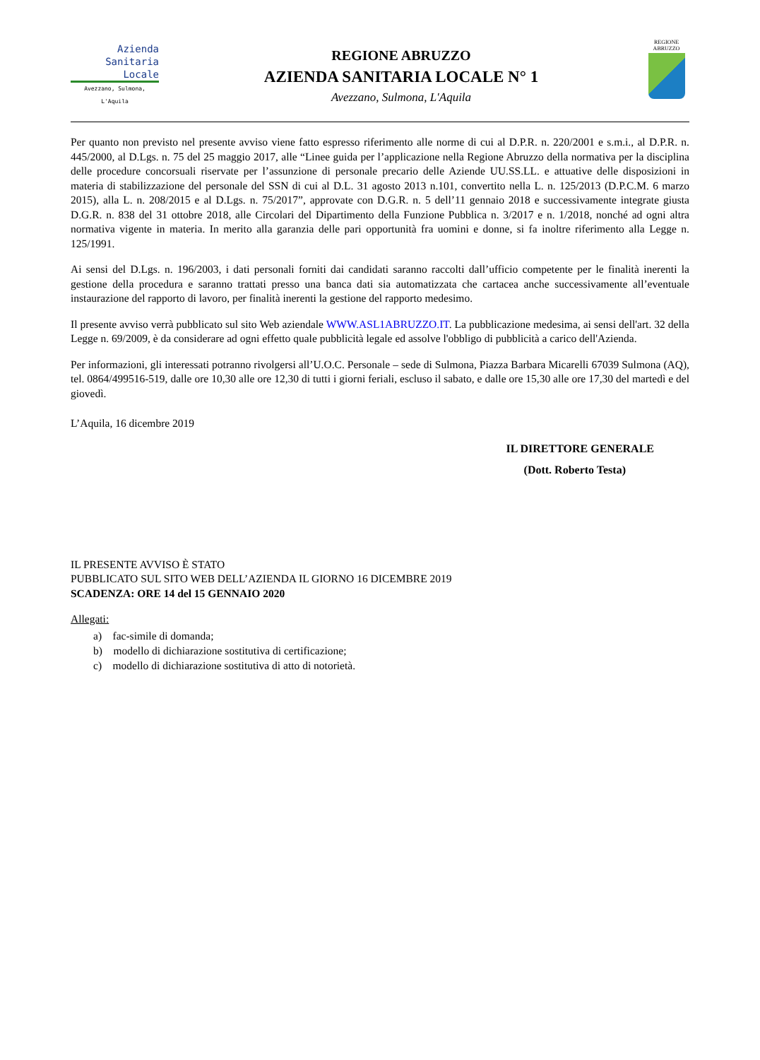Azienda
Sanitaria
Locale
Avezzano, Sulmona, L'Aquila
REGIONE ABRUZZO
AZIENDA SANITARIA LOCALE N° 1
Avezzano, Sulmona, L'Aquila
REGIONE
ABRUZZO
Per quanto non previsto nel presente avviso viene fatto espresso riferimento alle norme di cui al D.P.R. n. 220/2001 e s.m.i., al D.P.R. n. 445/2000, al D.Lgs. n. 75 del 25 maggio 2017, alle “Linee guida per l’applicazione nella Regione Abruzzo della normativa per la disciplina delle procedure concorsuali riservate per l’assunzione di personale precario delle Aziende UU.SS.LL. e attuative delle disposizioni in materia di stabilizzazione del personale del SSN di cui al D.L. 31 agosto 2013 n.101, convertito nella L. n. 125/2013 (D.P.C.M. 6 marzo 2015), alla L. n. 208/2015 e al D.Lgs. n. 75/2017”, approvate con D.G.R. n. 5 dell’11 gennaio 2018 e successivamente integrate giusta D.G.R. n. 838 del 31 ottobre 2018, alle Circolari del Dipartimento della Funzione Pubblica n. 3/2017 e n. 1/2018, nonché ad ogni altra normativa vigente in materia. In merito alla garanzia delle pari opportunità fra uomini e donne, si fa inoltre riferimento alla Legge n. 125/1991.
Ai sensi del D.Lgs. n. 196/2003, i dati personali forniti dai candidati saranno raccolti dall’ufficio competente per le finalità inerenti la gestione della procedura e saranno trattati presso una banca dati sia automatizzata che cartacea anche successivamente all’eventuale instaurazione del rapporto di lavoro, per finalità inerenti la gestione del rapporto medesimo.
Il presente avviso verrà pubblicato sul sito Web aziendale WWW.ASL1ABRUZZO.IT. La pubblicazione medesima, ai sensi dell'art. 32 della Legge n. 69/2009, è da considerare ad ogni effetto quale pubblicità legale ed assolve l'obbligo di pubblicità a carico dell'Azienda.
Per informazioni, gli interessati potranno rivolgersi all’U.O.C. Personale – sede di Sulmona, Piazza Barbara Micarelli 67039 Sulmona (AQ), tel. 0864/499516-519, dalle ore 10,30 alle ore 12,30 di tutti i giorni feriali, escluso il sabato, e dalle ore 15,30 alle ore 17,30 del martedì e del giovedì.
L’Aquila, 16 dicembre 2019
IL DIRETTORE GENERALE
(Dott. Roberto Testa)
IL PRESENTE AVVISO È STATO
PUBBLICATO SUL SITO WEB DELL’AZIENDA IL GIORNO 16 DICEMBRE 2019
SCADENZA: ORE 14 del 15 GENNAIO 2020
Allegati:
a) fac-simile di domanda;
b) modello di dichiarazione sostitutiva di certificazione;
c) modello di dichiarazione sostitutiva di atto di notorietà.